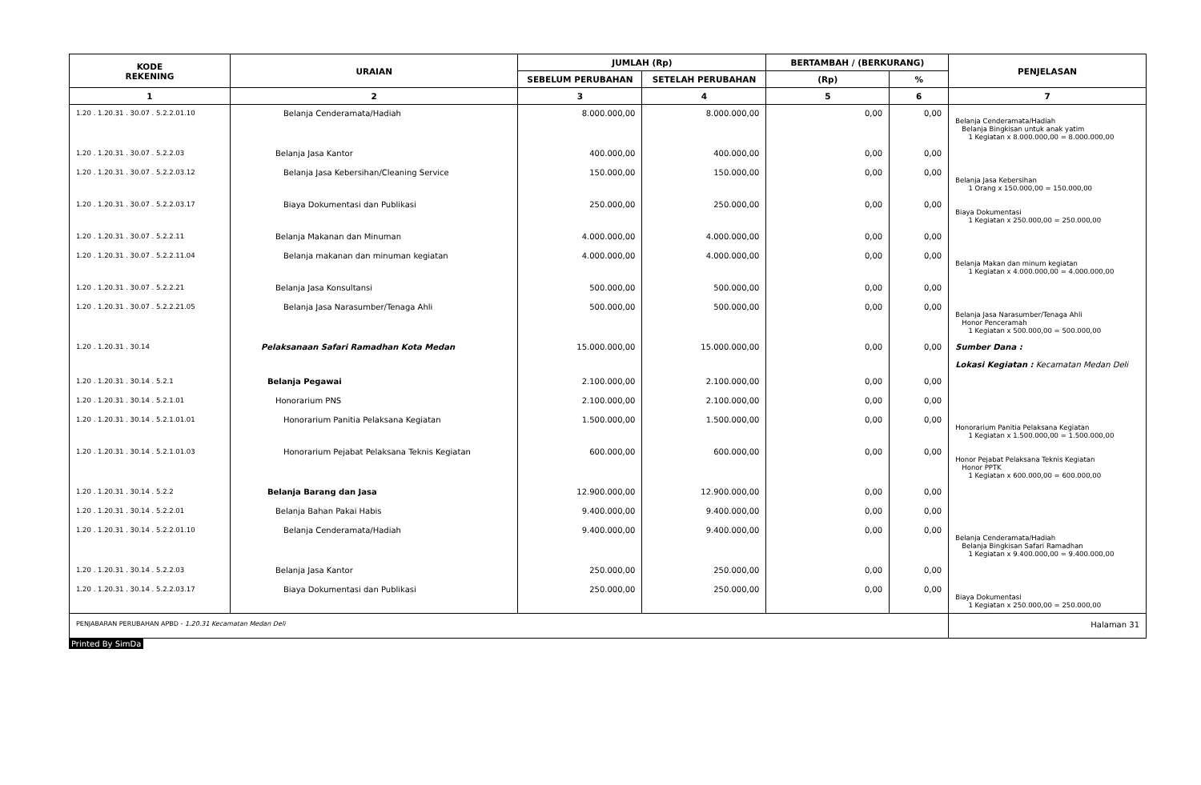| KODE REKENING | URAIAN | JUMLAH (Rp) | | BERTAMBAH / (BERKURANG) | | PENJELASAN |
| --- | --- | --- | --- | --- | --- | --- |
| | | SEBELUM PERUBAHAN | SETELAH PERUBAHAN | (Rp) | % | |
| 1 | 2 | 3 | 4 | 5 | 6 | 7 |
| 1.20 . 1.20.31 . 30.07 . 5.2.2.01.10 | Belanja Cenderamata/Hadiah | 8.000.000,00 | 8.000.000,00 | 0,00 | 0,00 | Belanja Cenderamata/Hadiah Belanja Bingkisan untuk anak yatim 1 Kegiatan x 8.000.000,00 = 8.000.000,00 |
| 1.20 . 1.20.31 . 30.07 . 5.2.2.03 | Belanja Jasa Kantor | 400.000,00 | 400.000,00 | 0,00 | 0,00 | |
| 1.20 . 1.20.31 . 30.07 . 5.2.2.03.12 | Belanja Jasa Kebersihan/Cleaning Service | 150.000,00 | 150.000,00 | 0,00 | 0,00 | Belanja Jasa Kebersihan 1 Orang x 150.000,00 = 150.000,00 |
| 1.20 . 1.20.31 . 30.07 . 5.2.2.03.17 | Biaya Dokumentasi dan Publikasi | 250.000,00 | 250.000,00 | 0,00 | 0,00 | Biaya Dokumentasi 1 Kegiatan x 250.000,00 = 250.000,00 |
| 1.20 . 1.20.31 . 30.07 . 5.2.2.11 | Belanja Makanan dan Minuman | 4.000.000,00 | 4.000.000,00 | 0,00 | 0,00 | |
| 1.20 . 1.20.31 . 30.07 . 5.2.2.11.04 | Belanja makanan dan minuman kegiatan | 4.000.000,00 | 4.000.000,00 | 0,00 | 0,00 | Belanja Makan dan minum kegiatan 1 Kegiatan x 4.000.000,00 = 4.000.000,00 |
| 1.20 . 1.20.31 . 30.07 . 5.2.2.21 | Belanja Jasa Konsultansi | 500.000,00 | 500.000,00 | 0,00 | 0,00 | |
| 1.20 . 1.20.31 . 30.07 . 5.2.2.21.05 | Belanja Jasa Narasumber/Tenaga Ahli | 500.000,00 | 500.000,00 | 0,00 | 0,00 | Belanja Jasa Narasumber/Tenaga Ahli Honor Penceramah 1 Kegiatan x 500.000,00 = 500.000,00 |
| 1.20 . 1.20.31 . 30.14 | Pelaksanaan Safari Ramadhan Kota Medan | 15.000.000,00 | 15.000.000,00 | 0,00 | 0,00 | Sumber Dana : Lokasi Kegiatan : Kecamatan Medan Deli |
| 1.20 . 1.20.31 . 30.14 . 5.2.1 | Belanja Pegawai | 2.100.000,00 | 2.100.000,00 | 0,00 | 0,00 | |
| 1.20 . 1.20.31 . 30.14 . 5.2.1.01 | Honorarium PNS | 2.100.000,00 | 2.100.000,00 | 0,00 | 0,00 | |
| 1.20 . 1.20.31 . 30.14 . 5.2.1.01.01 | Honorarium Panitia Pelaksana Kegiatan | 1.500.000,00 | 1.500.000,00 | 0,00 | 0,00 | Honorarium Panitia Pelaksana Kegiatan 1 Kegiatan x 1.500.000,00 = 1.500.000,00 |
| 1.20 . 1.20.31 . 30.14 . 5.2.1.01.03 | Honorarium Pejabat Pelaksana Teknis Kegiatan | 600.000,00 | 600.000,00 | 0,00 | 0,00 | Honor Pejabat Pelaksana Teknis Kegiatan Honor PPTK 1 Kegiatan x 600.000,00 = 600.000,00 |
| 1.20 . 1.20.31 . 30.14 . 5.2.2 | Belanja Barang dan Jasa | 12.900.000,00 | 12.900.000,00 | 0,00 | 0,00 | |
| 1.20 . 1.20.31 . 30.14 . 5.2.2.01 | Belanja Bahan Pakai Habis | 9.400.000,00 | 9.400.000,00 | 0,00 | 0,00 | |
| 1.20 . 1.20.31 . 30.14 . 5.2.2.01.10 | Belanja Cenderamata/Hadiah | 9.400.000,00 | 9.400.000,00 | 0,00 | 0,00 | Belanja Cenderamata/Hadiah Belanja Bingkisan Safari Ramadhan 1 Kegiatan x 9.400.000,00 = 9.400.000,00 |
| 1.20 . 1.20.31 . 30.14 . 5.2.2.03 | Belanja Jasa Kantor | 250.000,00 | 250.000,00 | 0,00 | 0,00 | |
| 1.20 . 1.20.31 . 30.14 . 5.2.2.03.17 | Biaya Dokumentasi dan Publikasi | 250.000,00 | 250.000,00 | 0,00 | 0,00 | Biaya Dokumentasi 1 Kegiatan x 250.000,00 = 250.000,00 |
| PENJABARAN PERUBAHAN APBD - 1.20.31 Kecamatan Medan Deli | | | | | | Halaman 31 |
Printed By SimDa